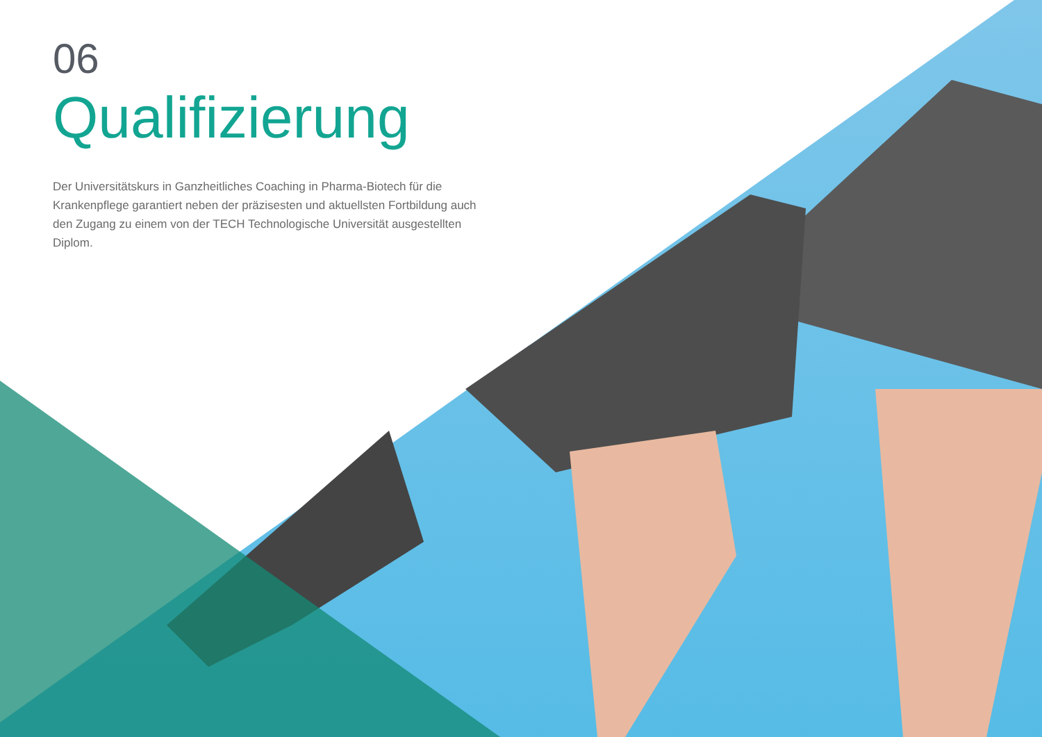06
Qualifizierung
Der Universitätskurs in Ganzheitliches Coaching in Pharma-Biotech für die Krankenpflege garantiert neben der präzisesten und aktuellsten Fortbildung auch den Zugang zu einem von der TECH Technologische Universität ausgestellten Diplom.